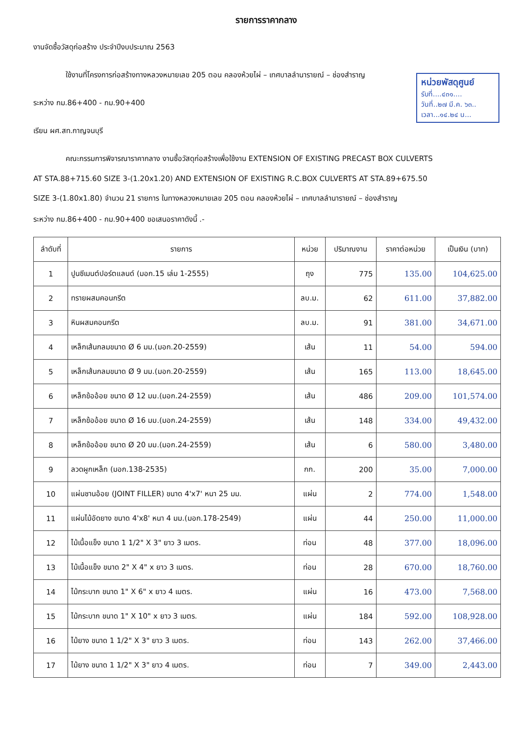รายการราคากลาง
งานจัดซื้อวัสดุก่อสร้าง ประจำปีงบประมาณ 2563
ใช้งานที่โครงการก่อสร้างทางหลวงหมายเลข 205 ตอน คลองห้วยไผ่ – เทศบาลลำนารายณ์ – ช่องสำราญ
หน่วยพัสดุศูนย์
รับที่....๔๓๑....
วันที่..๒๗ มี.ค. ๖๓..
เวลา...๑๔.๒๔ น...
ระหว่าง กม.86+400 - กม.90+400
เรียน ผศ.สท.กาญจนบุรี
คณะกรรมการพิจารณาราคากลาง งานซื้อวัสดุก่อสร้างเพื่อใช้งาน EXTENSION OF EXISTING PRECAST BOX CULVERTS
AT STA.88+715.60 SIZE 3-(1.20x1.20) AND EXTENSION OF EXISTING R.C.BOX CULVERTS AT STA.89+675.50
SIZE 3-(1.80x1.80) จำนวน 21 รายการ ในทางหลวงหมายเลข 205 ตอน คลองห้วยไผ่ – เทศบาลลำนารายณ์ – ช่องสำราญ
ระหว่าง กม.86+400 - กม.90+400 ขอเสนอราคาดังนี้ .-
| ลำดับที่ | รายการ | หน่วย | ปริมาณงาน | ราคาต่อหน่วย | เป็นเงิน (บาท) |
| --- | --- | --- | --- | --- | --- |
| 1 | ปูนซีเมนต์ปอร์ตแลนด์ (มอก.15 เล่ม 1-2555) | ถุง | 775 | 135.00 | 104,625.00 |
| 2 | ทรายผสมคอนกรีต | ลบ.ม. | 62 | 611.00 | 37,882.00 |
| 3 | หินผสมคอนกรีต | ลบ.ม. | 91 | 381.00 | 34,671.00 |
| 4 | เหล็กเส้นกลมขนาด Ø 6 มม.(มอก.20-2559) | เส้น | 11 | 54.00 | 594.00 |
| 5 | เหล็กเส้นกลมขนาด Ø 9 มม.(มอก.20-2559) | เส้น | 165 | 113.00 | 18,645.00 |
| 6 | เหล็กข้ออ้อย ขนาด Ø 12 มม.(มอก.24-2559) | เส้น | 486 | 209.00 | 101,574.00 |
| 7 | เหล็กข้ออ้อย ขนาด Ø 16 มม.(มอก.24-2559) | เส้น | 148 | 334.00 | 49,432.00 |
| 8 | เหล็กข้ออ้อย ขนาด Ø 20 มม.(มอก.24-2559) | เส้น | 6 | 580.00 | 3,480.00 |
| 9 | ลวดผูกเหล็ก (มอก.138-2535) | กก. | 200 | 35.00 | 7,000.00 |
| 10 | แผ่นชานอ้อย (JOINT FILLER) ขนาด 4'x7' หนา 25 มม. | แผ่น | 2 | 774.00 | 1,548.00 |
| 11 | แผ่นไม้อัดยาง ขนาด 4'x8' หนา 4 มม.(มอก.178-2549) | แผ่น | 44 | 250.00 | 11,000.00 |
| 12 | ไม้เนื้อแข็ง ขนาด 1 1/2" X 3" ยาว 3 เมตร. | ท่อน | 48 | 377.00 | 18,096.00 |
| 13 | ไม้เนื้อแข็ง ขนาด 2" X 4" x ยาว 3 เมตร. | ท่อน | 28 | 670.00 | 18,760.00 |
| 14 | ไม้กระบาก ขนาด 1" X 6" x ยาว 4 เมตร. | แผ่น | 16 | 473.00 | 7,568.00 |
| 15 | ไม้กระบาก ขนาด 1" X 10" x ยาว 3 เมตร. | แผ่น | 184 | 592.00 | 108,928.00 |
| 16 | ไม้ยาง ขนาด 1 1/2" X 3" ยาว 3 เมตร. | ท่อน | 143 | 262.00 | 37,466.00 |
| 17 | ไม้ยาง ขนาด 1 1/2" X 3" ยาว 4 เมตร. | ท่อน | 7 | 349.00 | 2,443.00 |